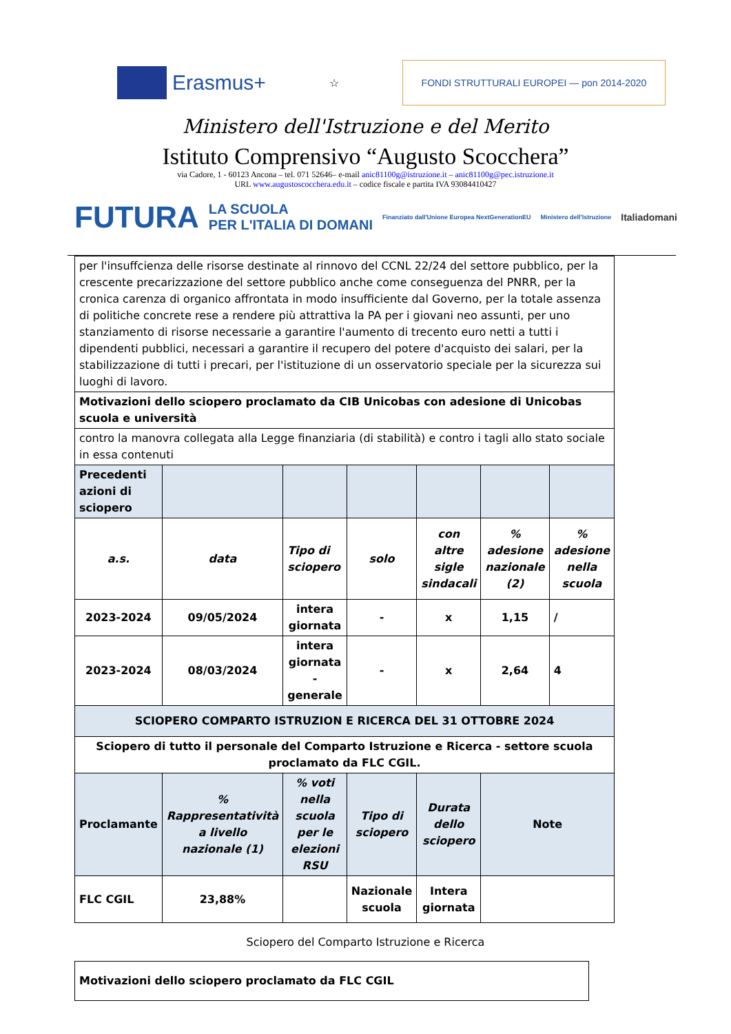Erasmus+
☆
FONDI STRUTTURALI EUROPEI — pon 2014-2020
Ministero dell'Istruzione e del Merito
Istituto Comprensivo “Augusto Scocchera”
via Cadore, 1 - 60123 Ancona – tel. 071 52646– e-mail anic81100g@istruzione.it – anic81100g@pec.istruzione.it
URL www.augustoscocchera.edu.it – codice fiscale e partita IVA 93084410427
FUTURA LA SCUOLA
PER L'ITALIA DI DOMANI Finanziato dall'Unione Europea NextGenerationEU Ministero dell'Istruzione Italiadomani
| per l'insuffcienza delle risorse destinate al rinnovo del CCNL 22/24 del settore pubblico, per la crescente precarizzazione del settore pubblico anche come conseguenza del PNRR, per la cronica carenza di organico affrontata in modo insufficiente dal Governo, per la totale assenza di politiche concrete rese a rendere più attrattiva la PA per i giovani neo assunti, per uno stanziamento di risorse necessarie a garantire l'aumento di trecento euro netti a tutti i dipendenti pubblici, necessari a garantire il recupero del potere d'acquisto dei salari, per la stabilizzazione di tutti i precari, per l'istituzione di un osservatorio speciale per la sicurezza sui luoghi di lavoro. | | | | | | |
| Motivazioni dello sciopero proclamato da CIB Unicobas con adesione di Unicobas scuola e università | | | | | | |
| contro la manovra collegata alla Legge finanziaria (di stabilità) e contro i tagli allo stato sociale in essa contenuti | | | | | | |
| Precedenti azioni di sciopero | | | | | | |
| a.s. | data | Tipo di sciopero | solo | con altre sigle sindacali | % adesione nazionale (2) | % adesione nella scuola |
| 2023-2024 | 09/05/2024 | intera giornata | - | x | 1,15 | / |
| 2023-2024 | 08/03/2024 | intera giornata - generale | - | x | 2,64 | 4 |
| SCIOPERO COMPARTO ISTRUZION E RICERCA DEL 31 OTTOBRE 2024 | | | | | | |
| Sciopero di tutto il personale del Comparto Istruzione e Ricerca - settore scuola proclamato da FLC CGIL. | | | | | | |
| Proclamante | % Rappresentatività a livello nazionale (1) | % voti nella scuola per le elezioni RSU | Tipo di sciopero | Durata dello sciopero | Note | |
| FLC CGIL | 23,88% | | Nazionale scuola | Intera giornata | | |
Sciopero del Comparto Istruzione e Ricerca
| Motivazioni dello sciopero proclamato da FLC CGIL |
| --- |